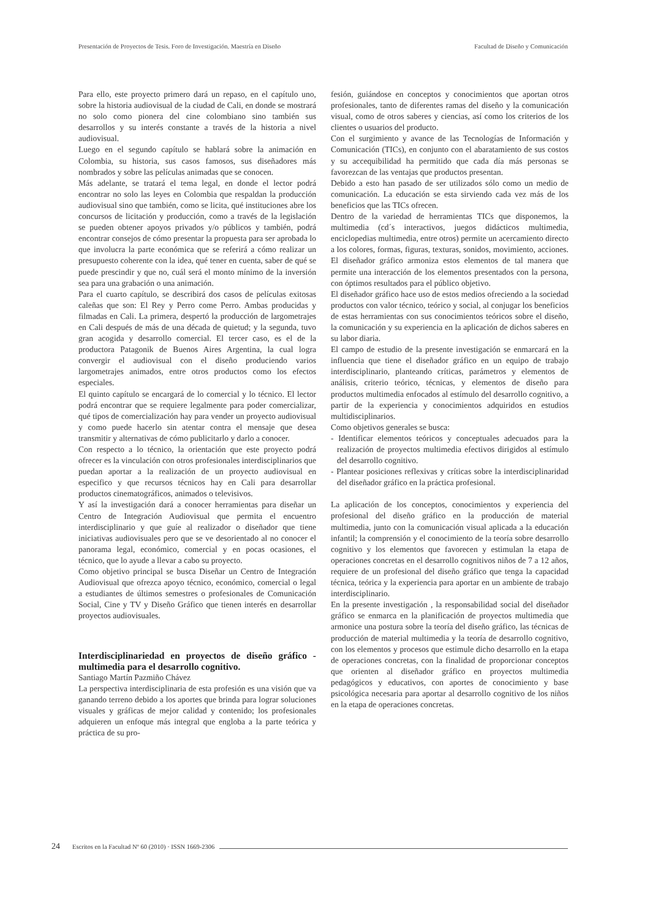Presentación de Proyectos de Tesis. Foro de Investigación. Maestría en Diseño Facultad de Diseño y Comunicación
Para ello, este proyecto primero dará un repaso, en el capítulo uno, sobre la historia audiovisual de la ciudad de Cali, en donde se mostrará no solo como pionera del cine colombiano sino también sus desarrollos y su interés constante a través de la historia a nivel audiovisual.
Luego en el segundo capítulo se hablará sobre la animación en Colombia, su historia, sus casos famosos, sus diseñadores más nombrados y sobre las películas animadas que se conocen.
Más adelante, se tratará el tema legal, en donde el lector podrá encontrar no solo las leyes en Colombia que respaldan la producción audiovisual sino que también, como se licita, qué instituciones abre los concursos de licitación y producción, como a través de la legislación se pueden obtener apoyos privados y/o públicos y también, podrá encontrar consejos de cómo presentar la propuesta para ser aprobada lo que involucra la parte económica que se referirá a cómo realizar un presupuesto coherente con la idea, qué tener en cuenta, saber de qué se puede prescindir y que no, cuál será el monto mínimo de la inversión sea para una grabación o una animación.
Para el cuarto capítulo, se describirá dos casos de películas exitosas caleñas que son: El Rey y Perro come Perro. Ambas producidas y filmadas en Cali. La primera, despertó la producción de largometrajes en Cali después de más de una década de quietud; y la segunda, tuvo gran acogida y desarrollo comercial. El tercer caso, es el de la productora Patagonik de Buenos Aires Argentina, la cual logra convergir el audiovisual con el diseño produciendo varios largometrajes animados, entre otros productos como los efectos especiales.
El quinto capítulo se encargará de lo comercial y lo técnico. El lector podrá encontrar que se requiere legalmente para poder comercializar, qué tipos de comercialización hay para vender un proyecto audiovisual y como puede hacerlo sin atentar contra el mensaje que desea transmitir y alternativas de cómo publicitarlo y darlo a conocer.
Con respecto a lo técnico, la orientación que este proyecto podrá ofrecer es la vinculación con otros profesionales interdisciplinarios que puedan aportar a la realización de un proyecto audiovisual en especifico y que recursos técnicos hay en Cali para desarrollar productos cinematográficos, animados o televisivos.
Y así la investigación dará a conocer herramientas para diseñar un Centro de Integración Audiovisual que permita el encuentro interdisciplinario y que guíe al realizador o diseñador que tiene iniciativas audiovisuales pero que se ve desorientado al no conocer el panorama legal, económico, comercial y en pocas ocasiones, el técnico, que lo ayude a llevar a cabo su proyecto.
Como objetivo principal se busca Diseñar un Centro de Integración Audiovisual que ofrezca apoyo técnico, económico, comercial o legal a estudiantes de últimos semestres o profesionales de Comunicación Social, Cine y TV y Diseño Gráfico que tienen interés en desarrollar proyectos audiovisuales.
Interdisciplinariedad en proyectos de diseño gráfico - multimedia para el desarrollo cognitivo.
Santiago Martín Pazmiño Chávez
La perspectiva interdisciplinaria de esta profesión es una visión que va ganando terreno debido a los aportes que brinda para lograr soluciones visuales y gráficas de mejor calidad y contenido; los profesionales adquieren un enfoque más integral que engloba a la parte teórica y práctica de su pro-
fesión, guiándose en conceptos y conocimientos que aportan otros profesionales, tanto de diferentes ramas del diseño y la comunicación visual, como de otros saberes y ciencias, así como los criterios de los clientes o usuarios del producto.
Con el surgimiento y avance de las Tecnologías de Información y Comunicación (TICs), en conjunto con el abaratamiento de sus costos y su accequibilidad ha permitido que cada día más personas se favorezcan de las ventajas que productos presentan.
Debido a esto han pasado de ser utilizados sólo como un medio de comunicación. La educación se esta sirviendo cada vez más de los beneficios que las TICs ofrecen.
Dentro de la variedad de herramientas TICs que disponemos, la multimedia (cd´s interactivos, juegos didácticos multimedia, enciclopedias multimedia, entre otros) permite un acercamiento directo a los colores, formas, figuras, texturas, sonidos, movimiento, acciones. El diseñador gráfico armoniza estos elementos de tal manera que permite una interacción de los elementos presentados con la persona, con óptimos resultados para el público objetivo.
El diseñador gráfico hace uso de estos medios ofreciendo a la sociedad productos con valor técnico, teórico y social, al conjugar los beneficios de estas herramientas con sus conocimientos teóricos sobre el diseño, la comunicación y su experiencia en la aplicación de dichos saberes en su labor diaria.
El campo de estudio de la presente investigación se enmarcará en la influencia que tiene el diseñador gráfico en un equipo de trabajo interdisciplinario, planteando críticas, parámetros y elementos de análisis, criterio teórico, técnicas, y elementos de diseño para productos multimedia enfocados al estímulo del desarrollo cognitivo, a partir de la experiencia y conocimientos adquiridos en estudios multidisciplinarios.
Como objetivos generales se busca:
- Identificar elementos teóricos y conceptuales adecuados para la realización de proyectos multimedia efectivos dirigidos al estímulo del desarrollo cognitivo.
- Plantear posiciones reflexivas y críticas sobre la interdisciplinaridad del diseñador gráfico en la práctica profesional.
La aplicación de los conceptos, conocimientos y experiencia del profesional del diseño gráfico en la producción de material multimedia, junto con la comunicación visual aplicada a la educación infantil; la comprensión y el conocimiento de la teoría sobre desarrollo cognitivo y los elementos que favorecen y estimulan la etapa de operaciones concretas en el desarrollo cognitivos niños de 7 a 12 años, requiere de un profesional del diseño gráfico que tenga la capacidad técnica, teórica y la experiencia para aportar en un ambiente de trabajo interdisciplinario.
En la presente investigación , la responsabilidad social del diseñador gráfico se enmarca en la planificación de proyectos multimedia que armonice una postura sobre la teoría del diseño gráfico, las técnicas de producción de material multimedia y la teoría de desarrollo cognitivo, con los elementos y procesos que estimule dicho desarrollo en la etapa de operaciones concretas, con la finalidad de proporcionar conceptos que orienten al diseñador gráfico en proyectos multimedia pedagógicos y educativos, con aportes de conocimiento y base psicológica necesaria para aportar al desarrollo cognitivo de los niños en la etapa de operaciones concretas.
24 Escritos en la Facultad Nº 60 (2010) · ISSN 1669-2306